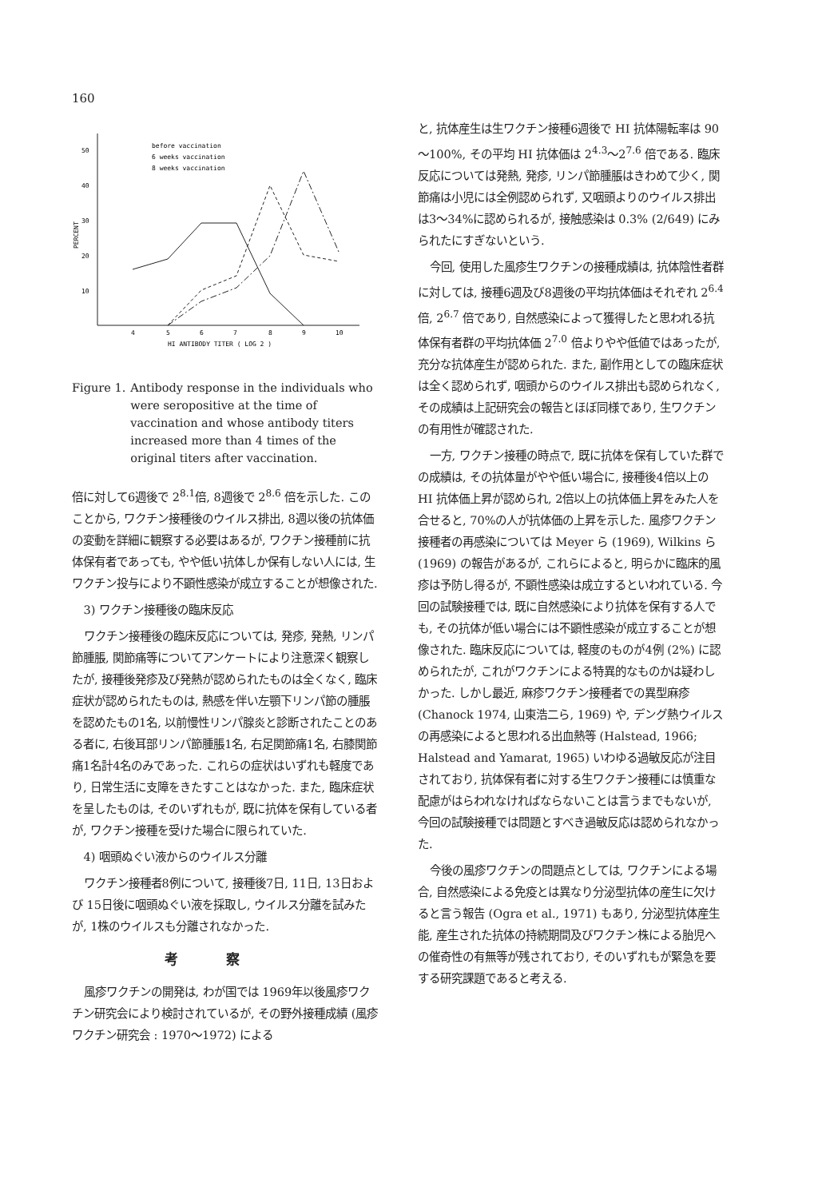160
50
40
30
20
10
PERCENT
4
5
6
7
8
9
10
HI ANTIBODY TITER ( LOG 2 )
before vaccination
6 weeks vaccination
8 weeks vaccination
Figure 1. Antibody response in the individuals who were seropositive at the time of vaccination and whose antibody titers increased more than 4 times of the original titers after vaccination.
倍に対して6週後で 2<sup>8.1</sup>倍, 8週後で 2<sup>8.6</sup> 倍を示した. このことから, ワクチン接種後のウイルス排出, 8週以後の抗体価の変動を詳細に観察する必要はあるが, ワクチン接種前に抗体保有者であっても, やや低い抗体しか保有しない人には, 生ワクチン投与により不顕性感染が成立することが想像された.
3) ワクチン接種後の臨床反応
ワクチン接種後の臨床反応については, 発疹, 発熱, リンパ節腫脹, 関節痛等についてアンケートにより注意深く観察したが, 接種後発疹及び発熱が認められたものは全くなく, 臨床症状が認められたものは, 熱感を伴い左顎下リンパ節の腫脹を認めたもの1名, 以前慢性リンパ腺炎と診断されたことのある者に, 右後耳部リンパ節腫脹1名, 右足関節痛1名, 右膝関節痛1名計4名のみであった. これらの症状はいずれも軽度であり, 日常生活に支障をきたすことはなかった. また, 臨床症状を呈したものは, そのいずれもが, 既に抗体を保有している者が, ワクチン接種を受けた場合に限られていた.
4) 咽頭ぬぐい液からのウイルス分離
ワクチン接種者8例について, 接種後7日, 11日, 13日および 15日後に咽頭ぬぐい液を採取し, ウイルス分離を試みたが, 1株のウイルスも分離されなかった.
考察
風疹ワクチンの開発は, わが国では 1969年以後風疹ワクチン研究会により検討されているが, その野外接種成績 (風疹ワクチン研究会 : 1970～1972) による
と, 抗体産生は生ワクチン接種6週後で HI 抗体陽転率は 90～100%, その平均 HI 抗体価は 2<sup>4.3</sup>～2<sup>7.6</sup> 倍である. 臨床反応については発熱, 発疹, リンパ節腫脹はきわめて少く, 関節痛は小児には全例認められず, 又咽頭よりのウイルス排出は3～34%に認められるが, 接触感染は 0.3% (2/649) にみられたにすぎないという.
今回, 使用した風疹生ワクチンの接種成績は, 抗体陰性者群に対しては, 接種6週及び8週後の平均抗体価はそれぞれ 2<sup>6.4</sup>倍, 2<sup>6.7</sup> 倍であり, 自然感染によって獲得したと思われる抗体保有者群の平均抗体価 2<sup>7.0</sup> 倍よりやや低値ではあったが, 充分な抗体産生が認められた. また, 副作用としての臨床症状は全く認められず, 咽頭からのウイルス排出も認められなく, その成績は上記研究会の報告とほぼ同様であり, 生ワクチンの有用性が確認された.
一方, ワクチン接種の時点で, 既に抗体を保有していた群での成績は, その抗体量がやや低い場合に, 接種後4倍以上の HI 抗体価上昇が認められ, 2倍以上の抗体価上昇をみた人を合せると, 70%の人が抗体価の上昇を示した. 風疹ワクチン接種者の再感染については Meyer ら (1969), Wilkins ら (1969) の報告があるが, これらによると, 明らかに臨床的風疹は予防し得るが, 不顕性感染は成立するといわれている. 今回の試験接種では, 既に自然感染により抗体を保有する人でも, その抗体が低い場合には不顕性感染が成立することが想像された. 臨床反応については, 軽度のものが4例 (2%) に認められたが, これがワクチンによる特異的なものかは疑わしかった. しかし最近, 麻疹ワクチン接種者での異型麻疹 (Chanock 1974, 山東浩二ら, 1969) や, デング熱ウイルスの再感染によると思われる出血熱等 (Halstead, 1966; Halstead and Yamarat, 1965) いわゆる過敏反応が注目されており, 抗体保有者に対する生ワクチン接種には慎重な配慮がはらわれなければならないことは言うまでもないが, 今回の試験接種では問題とすべき過敏反応は認められなかった.
今後の風疹ワクチンの問題点としては, ワクチンによる場合, 自然感染による免疫とは異なり分泌型抗体の産生に欠けると言う報告 (Ogra et al., 1971) もあり, 分泌型抗体産生能, 産生された抗体の持続期間及びワクチン株による胎児への催奇性の有無等が残されており, そのいずれもが緊急を要する研究課題であると考える.